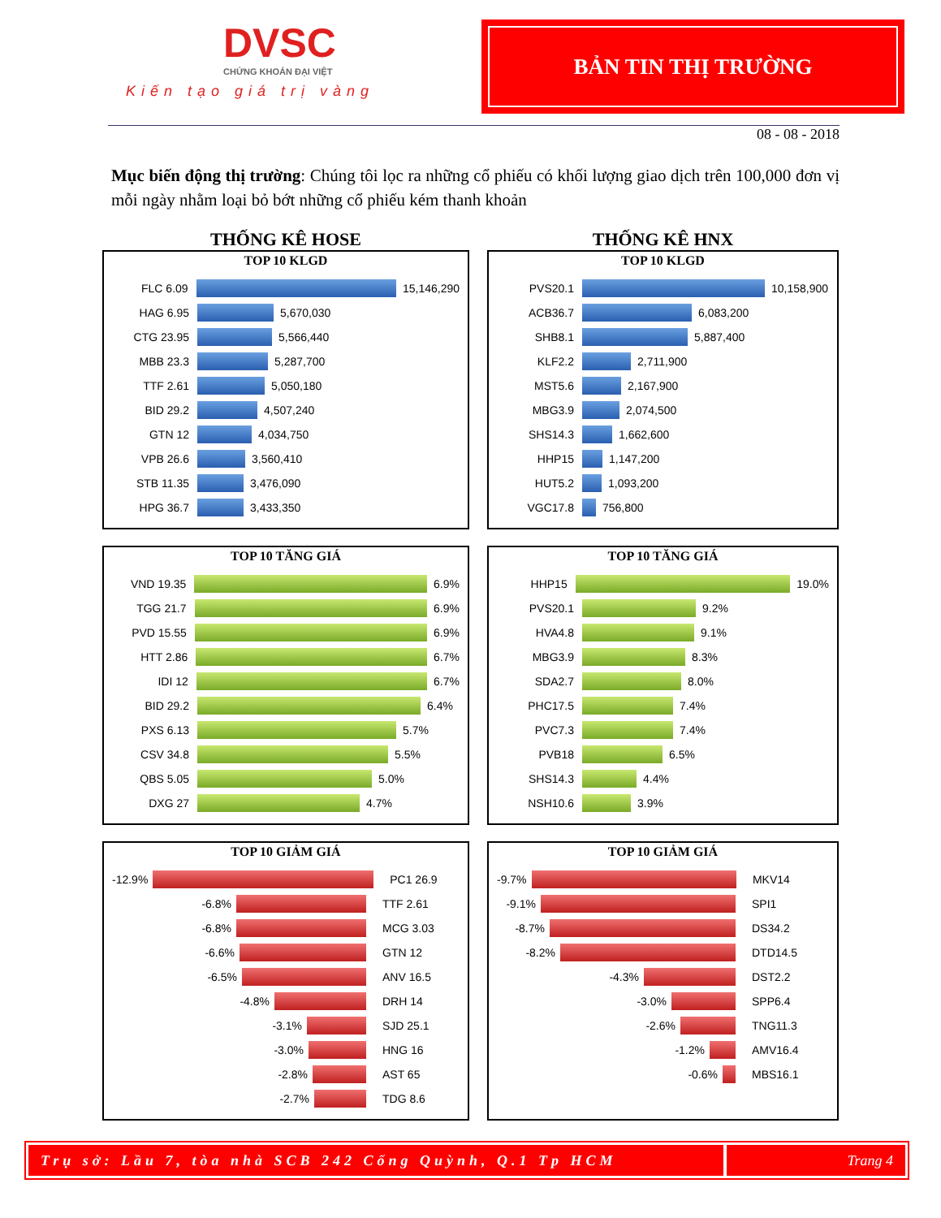DVSC
CHỨNG KHOÁN ĐẠI VIỆT
Kiến tạo giá trị vàng
BẢN TIN THỊ TRƯỜNG
08 - 08 - 2018
Mục biến động thị trường: Chúng tôi lọc ra những cổ phiếu có khối lượng giao dịch trên 100,000 đơn vị mỗi ngày nhằm loại bỏ bớt những cổ phiếu kém thanh khoản
THỐNG KÊ HOSE
TOP 10 KLGD
FLC 6.09 15,146,290
HAG 6.95 5,670,030
CTG 23.95 5,566,440
MBB 23.3 5,287,700
TTF 2.61 5,050,180
BID 29.2 4,507,240
GTN 12 4,034,750
VPB 26.6 3,560,410
STB 11.35 3,476,090
HPG 36.7 3,433,350
THỐNG KÊ HNX
TOP 10 KLGD
PVS20.1 10,158,900
ACB36.7 6,083,200
SHB8.1 5,887,400
KLF2.2 2,711,900
MST5.6 2,167,900
MBG3.9 2,074,500
SHS14.3 1,662,600
HHP15 1,147,200
HUT5.2 1,093,200
VGC17.8 756,800
TOP 10 TĂNG GIÁ
VND 19.35 6.9%
TGG 21.7 6.9%
PVD 15.55 6.9%
HTT 2.86 6.7%
IDI 12 6.7%
BID 29.2 6.4%
PXS 6.13 5.7%
CSV 34.8 5.5%
QBS 5.05 5.0%
DXG 27 4.7%
TOP 10 TĂNG GIÁ
HHP15 19.0%
PVS20.1 9.2%
HVA4.8 9.1%
MBG3.9 8.3%
SDA2.7 8.0%
PHC17.5 7.4%
PVC7.3 7.4%
PVB18 6.5%
SHS14.3 4.4%
NSH10.6 3.9%
TOP 10 GIẢM GIÁ
-12.9% PC1 26.9
-6.8% TTF 2.61
-6.8% MCG 3.03
-6.6% GTN 12
-6.5% ANV 16.5
-4.8% DRH 14
-3.1% SJD 25.1
-3.0% HNG 16
-2.8% AST 65
-2.7% TDG 8.6
TOP 10 GIẢM GIÁ
-9.7% MKV14
-9.1% SPI1
-8.7% DS34.2
-8.2% DTD14.5
-4.3% DST2.2
-3.0% SPP6.4
-2.6% TNG11.3
-1.2% AMV16.4
-0.6% MBS16.1
Trụ sở: Lầu 7, tòa nhà SCB 242 Cống Quỳnh, Q.1 Tp HCM
Trang 4